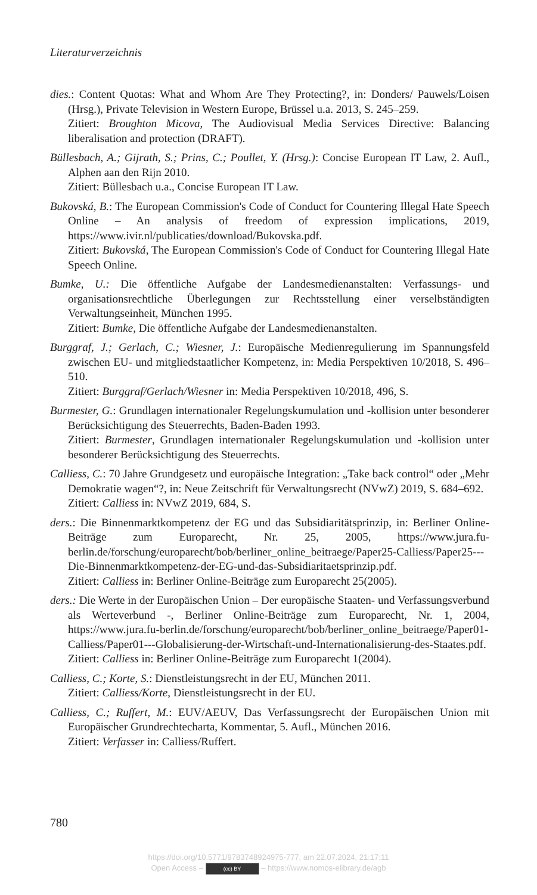Literaturverzeichnis
dies.: Content Quotas: What and Whom Are They Protecting?, in: Donders/ Pauwels/Loisen (Hrsg.), Private Television in Western Europe, Brüssel u.a. 2013, S. 245–259.
Zitiert: Broughton Micova, The Audiovisual Media Services Directive: Balancing liberalisation and protection (DRAFT).
Büllesbach, A.; Gijrath, S.; Prins, C.; Poullet, Y. (Hrsg.): Concise European IT Law, 2. Aufl., Alphen aan den Rijn 2010.
Zitiert: Büllesbach u.a., Concise European IT Law.
Bukovská, B.: The European Commission's Code of Conduct for Countering Illegal Hate Speech Online – An analysis of freedom of expression implications, 2019, https://www.ivir.nl/publicaties/download/Bukovska.pdf.
Zitiert: Bukovská, The European Commission's Code of Conduct for Countering Illegal Hate Speech Online.
Bumke, U.: Die öffentliche Aufgabe der Landesmedienanstalten: Verfassungs- und organisationsrechtliche Überlegungen zur Rechtsstellung einer verselbständigten Verwaltungseinheit, München 1995.
Zitiert: Bumke, Die öffentliche Aufgabe der Landesmedienanstalten.
Burggraf, J.; Gerlach, C.; Wiesner, J.: Europäische Medienregulierung im Spannungsfeld zwischen EU- und mitgliedstaatlicher Kompetenz, in: Media Perspektiven 10/2018, S. 496–510.
Zitiert: Burggraf/Gerlach/Wiesner in: Media Perspektiven 10/2018, 496, S.
Burmester, G.: Grundlagen internationaler Regelungskumulation und -kollision unter besonderer Berücksichtigung des Steuerrechts, Baden-Baden 1993.
Zitiert: Burmester, Grundlagen internationaler Regelungskumulation und -kollision unter besonderer Berücksichtigung des Steuerrechts.
Calliess, C.: 70 Jahre Grundgesetz und europäische Integration: „Take back control“ oder „Mehr Demokratie wagen“?, in: Neue Zeitschrift für Verwaltungsrecht (NVwZ) 2019, S. 684–692.
Zitiert: Calliess in: NVwZ 2019, 684, S.
ders.: Die Binnenmarktkompetenz der EG und das Subsidiaritätsprinzip, in: Berliner Online-Beiträge zum Europarecht, Nr. 25, 2005, https://www.jura.fu-berlin.de/forschung/europarecht/bob/berliner_online_beitraege/Paper25-Calliess/Paper25---Die-Binnenmarktkompetenz-der-EG-und-das-Subsidiaritaetsprinzip.pdf.
Zitiert: Calliess in: Berliner Online-Beiträge zum Europarecht 25(2005).
ders.: Die Werte in der Europäischen Union – Der europäische Staaten- und Verfassungsverbund als Werteverbund -, Berliner Online-Beiträge zum Europarecht, Nr. 1, 2004, https://www.jura.fu-berlin.de/forschung/europarecht/bob/berliner_online_beitraege/Paper01-Calliess/Paper01---Globalisierung-der-Wirtschaft-und-Internationalisierung-des-Staates.pdf.
Zitiert: Calliess in: Berliner Online-Beiträge zum Europarecht 1(2004).
Calliess, C.; Korte, S.: Dienstleistungsrecht in der EU, München 2011.
Zitiert: Calliess/Korte, Dienstleistungsrecht in der EU.
Calliess, C.; Ruffert, M.: EUV/AEUV, Das Verfassungsrecht der Europäischen Union mit Europäischer Grundrechtecharta, Kommentar, 5. Aufl., München 2016.
Zitiert: Verfasser in: Calliess/Ruffert.
780
https://doi.org/10.5771/9783748924975-777, am 22.07.2024, 21:17:11
Open Access – (cc) BY – https://www.nomos-elibrary.de/agb